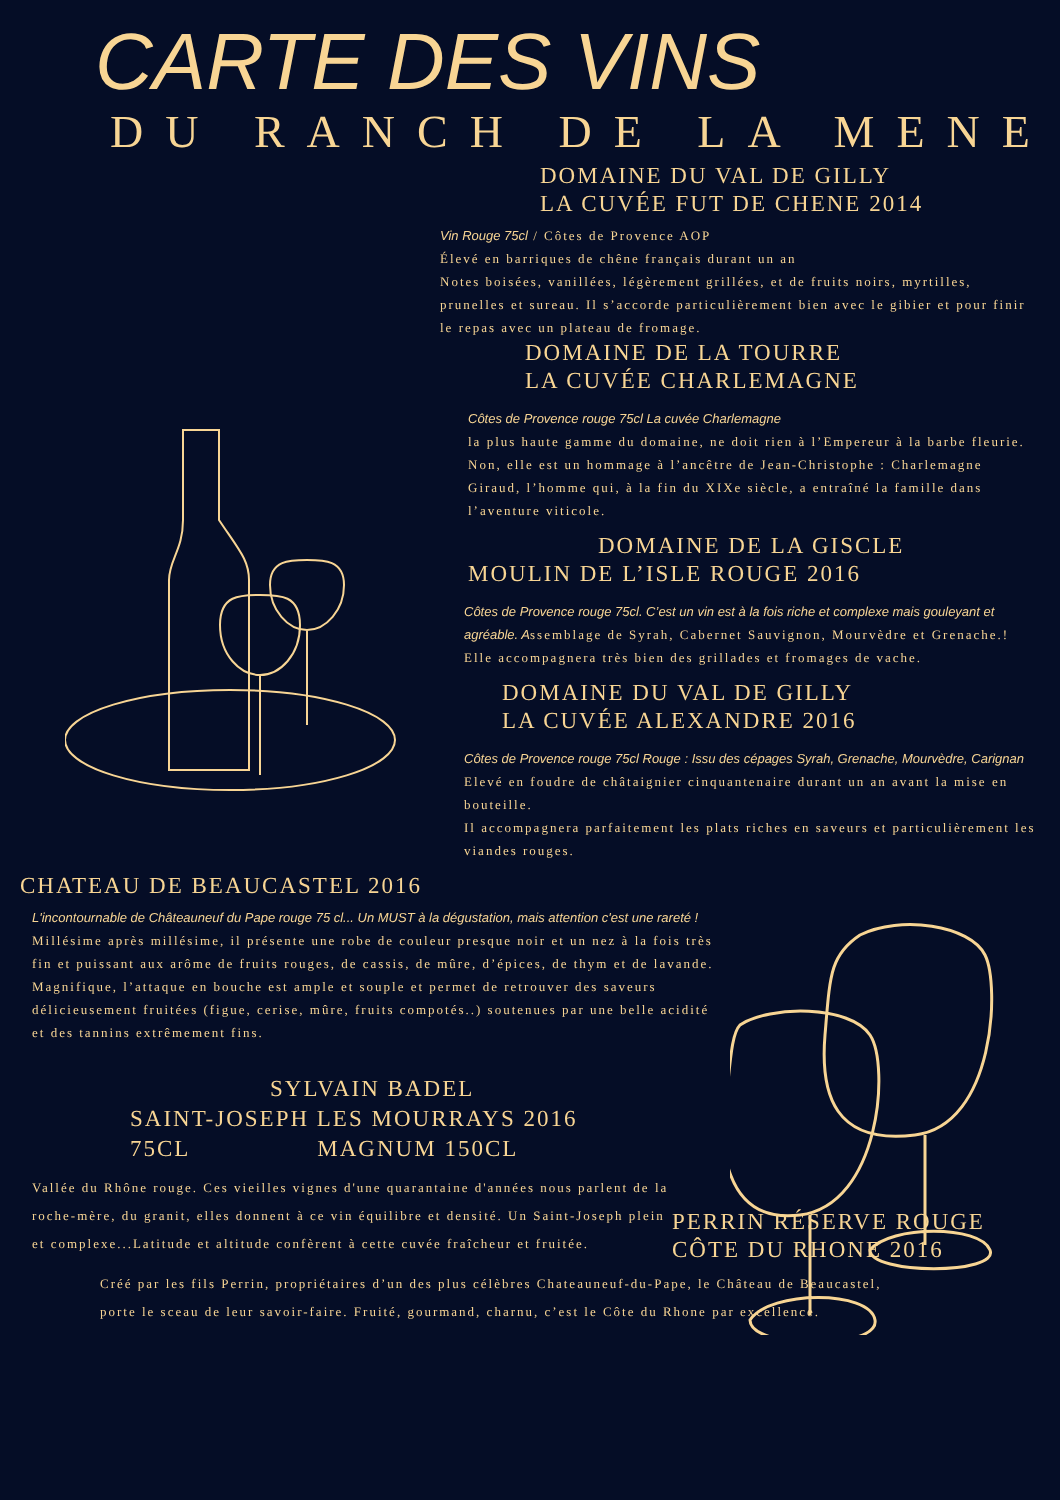CARTE DES VINS
DU RANCH DE LA MENE
DOMAINE DU VAL DE GILLY
LA CUVÉE FUT DE CHENE 2014
Vin Rouge 75cl / Côtes de Provence AOP
Élevé en barriques de chêne français durant un an
Notes boisées, vanillées, légèrement grillées, et de fruits noirs, myrtilles, prunelles et sureau. Il s’accorde particulièrement bien avec le gibier et pour finir le repas avec un plateau de fromage.
DOMAINE DE LA TOURRE
LA CUVÉE CHARLEMAGNE
Côtes de Provence rouge 75cl La cuvée Charlemagne
la plus haute gamme du domaine, ne doit rien à l’Empereur à la barbe fleurie. Non, elle est un hommage à l’ancêtre de Jean-Christophe : Charlemagne Giraud, l’homme qui, à la fin du XIXe siècle, a entraîné la famille dans l’aventure viticole.
DOMAINE DE LA GISCLE
MOULIN DE L’ISLE ROUGE 2016
Côtes de Provence rouge 75cl. C’est un vin est à la fois riche et complexe mais gouleyant et agréable. Assemblage de Syrah, Cabernet Sauvignon, Mourvèdre et Grenache.! Elle accompagnera très bien des grillades et fromages de vache.
DOMAINE DU VAL DE GILLY
LA CUVÉE ALEXANDRE 2016
Côtes de Provence rouge 75cl Rouge : Issu des cépages Syrah, Grenache, Mourvèdre, Carignan
Elevé en foudre de châtaignier cinquantenaire durant un an avant la mise en bouteille.
Il accompagnera parfaitement les plats riches en saveurs et particulièrement les viandes rouges.
CHATEAU DE BEAUCASTEL 2016
L'incontournable de Châteauneuf du Pape rouge 75 cl... Un MUST à la dégustation, mais attention c'est une rareté ! Millésime après millésime, il présente une robe de couleur presque noir et un nez à la fois très fin et puissant aux arôme de fruits rouges, de cassis, de mûre, d’épices, de thym et de lavande. Magnifique, l’attaque en bouche est ample et souple et permet de retrouver des saveurs délicieusement fruitées (figue, cerise, mûre, fruits compotés..) soutenues par une belle acidité et des tannins extrêmement fins.
SYLVAIN BADEL
SAINT-JOSEPH LES MOURRAYS 2016
75CL MAGNUM 150CL
Vallée du Rhône rouge. Ces vieilles vignes d'une quarantaine d'années nous parlent de la roche-mère, du granit, elles donnent à ce vin équilibre et densité. Un Saint-Joseph plein et complexe...Latitude et altitude confèrent à cette cuvée fraîcheur et fruitée.
PERRIN RÉSERVE ROUGE
CÔTE DU RHONE 2016
Créé par les fils Perrin, propriétaires d’un des plus célèbres Chateauneuf-du-Pape, le Château de Beaucastel, porte le sceau de leur savoir-faire. Fruité, gourmand, charnu, c’est le Côte du Rhone par excellence.